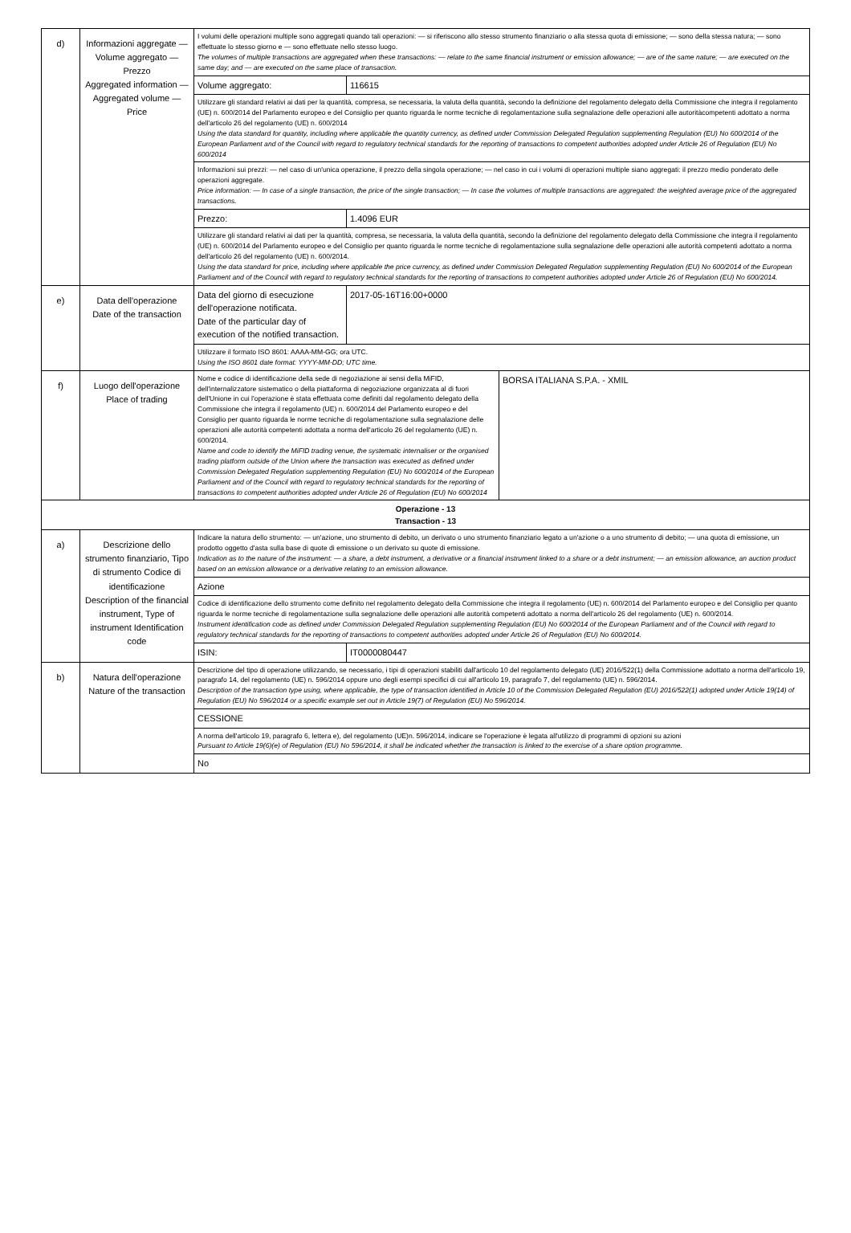| d) | Informazioni aggregate — Volume aggregato — Prezzo Aggregated information — Aggregated volume — Price | I volumi delle operazioni multiple sono aggregati quando tali operazioni: — si riferiscono allo stesso strumento finanziario o alla stessa quota di emissione; — sono della stessa natura; — sono effettuate lo stesso giorno e — sono effettuate nello stesso luogo. The volumes of multiple transactions are aggregated when these transactions: — relate to the same financial instrument or emission allowance; — are of the same nature; — are executed on the same day; and — are executed on the same place of transaction. | | |
| | | Volume aggregato: | 116615 | |
| | | Utilizzare gli standard relativi ai dati per la quantità, compresa, se necessaria, la valuta della quantità, secondo la definizione del regolamento delegato della Commissione che integra il regolamento (UE) n. 600/2014 del Parlamento europeo e del Consiglio per quanto riguarda le norme tecniche di regolamentazione sulla segnalazione delle operazioni alle autoritàcompetenti adottato a norma dell'articolo 26 del regolamento (UE) n. 600/2014 Using the data standard for quantity, including where applicable the quantity currency, as defined under Commission Delegated Regulation supplementing Regulation (EU) No 600/2014 of the European Parliament and of the Council with regard to regulatory technical standards for the reporting of transactions to competent authorities adopted under Article 26 of Regulation (EU) No 600/2014 | | |
| | | Informazioni sui prezzi: — nel caso di un'unica operazione, il prezzo della singola operazione; — nel caso in cui i volumi di operazioni multiple siano aggregati: il prezzo medio ponderato delle operazioni aggregate. Price information: — In case of a single transaction, the price of the single transaction; — In case the volumes of multiple transactions are aggregated: the weighted average price of the aggregated transactions. | | |
| | | Prezzo: | 1.4096 EUR | |
| | | Utilizzare gli standard relativi ai dati per la quantità, compresa, se necessaria, la valuta della quantità, secondo la definizione del regolamento delegato della Commissione che integra il regolamento (UE) n. 600/2014 del Parlamento europeo e del Consiglio per quanto riguarda le norme tecniche di regolamentazione sulla segnalazione delle operazioni alle autorità competenti adottato a norma dell'articolo 26 del regolamento (UE) n. 600/2014. Using the data standard for price, including where applicable the price currency, as defined under Commission Delegated Regulation supplementing Regulation (EU) No 600/2014 of the European Parliament and of the Council with regard to regulatory technical standards for the reporting of transactions to competent authorities adopted under Article 26 of Regulation (EU) No 600/2014. | | |
| e) | Data dell'operazione Date of the transaction | Data del giorno di esecuzione dell'operazione notificata. Date of the particular day of execution of the notified transaction. | 2017-05-16T16:00+0000 | |
| | | Utilizzare il formato ISO 8601: AAAA-MM-GG; ora UTC. Using the ISO 8601 date format: YYYY-MM-DD; UTC time. | | |
| f) | Luogo dell'operazione Place of trading | Nome e codice di identificazione della sede di negoziazione ai sensi della MiFID, dell'internalizzatore sistematico o della piattaforma di negoziazione organizzata al di fuori dell'Unione in cui l'operazione è stata effettuata come definiti dal regolamento delegato della Commissione che integra il regolamento (UE) n. 600/2014 del Parlamento europeo e del Consiglio per quanto riguarda le norme tecniche di regolamentazione sulla segnalazione delle operazioni alle autorità competenti adottata a norma dell'articolo 26 del regolamento (UE) n. 600/2014. Name and code to identify the MiFID trading venue, the systematic internaliser or the organised trading platform outside of the Union where the transaction was executed as defined under Commission Delegated Regulation supplementing Regulation (EU) No 600/2014 of the European Parliament and of the Council with regard to regulatory technical standards for the reporting of transactions to competent authorities adopted under Article 26 of Regulation (EU) No 600/2014 | | BORSA ITALIANA S.P.A. - XMIL |
| Operazione - 13 Transaction - 13 | | | | |
| a) | Descrizione dello strumento finanziario, Tipo di strumento Codice di identificazione Description of the financial instrument, Type of instrument Identification code | Indicare la natura dello strumento: — un'azione, uno strumento di debito, un derivato o uno strumento finanziario legato a un'azione o a uno strumento di debito; — una quota di emissione, un prodotto oggetto d'asta sulla base di quote di emissione o un derivato su quote di emissione. Indication as to the nature of the instrument: — a share, a debt instrument, a derivative or a financial instrument linked to a share or a debt instrument; — an emission allowance, an auction product based on an emission allowance or a derivative relating to an emission allowance. | | |
| | | Azione | | |
| | | Codice di identificazione dello strumento come definito nel regolamento delegato della Commissione che integra il regolamento (UE) n. 600/2014 del Parlamento europeo e del Consiglio per quanto riguarda le norme tecniche di regolamentazione sulla segnalazione delle operazioni alle autorità competenti adottato a norma dell'articolo 26 del regolamento (UE) n. 600/2014. Instrument identification code as defined under Commission Delegated Regulation supplementing Regulation (EU) No 600/2014 of the European Parliament and of the Council with regard to regulatory technical standards for the reporting of transactions to competent authorities adopted under Article 26 of Regulation (EU) No 600/2014. | | |
| | | ISIN: | IT0000080447 | |
| b) | Natura dell'operazione Nature of the transaction | Descrizione del tipo di operazione utilizzando, se necessario, i tipi di operazioni stabiliti dall'articolo 10 del regolamento delegato (UE) 2016/522(1) della Commissione adottato a norma dell'articolo 19, paragrafo 14, del regolamento (UE) n. 596/2014 oppure uno degli esempi specifici di cui all'articolo 19, paragrafo 7, del regolamento (UE) n. 596/2014. Description of the transaction type using, where applicable, the type of transaction identified in Article 10 of the Commission Delegated Regulation (EU) 2016/522(1) adopted under Article 19(14) of Regulation (EU) No 596/2014 or a specific example set out in Article 19(7) of Regulation (EU) No 596/2014. | | |
| | | CESSIONE | | |
| | | A norma dell'articolo 19, paragrafo 6, lettera e), del regolamento (UE)n. 596/2014, indicare se l'operazione è legata all'utilizzo di programmi di opzioni su azioni Pursuant to Article 19(6)(e) of Regulation (EU) No 596/2014, it shall be indicated whether the transaction is linked to the exercise of a share option programme. | | |
| | | No | | |